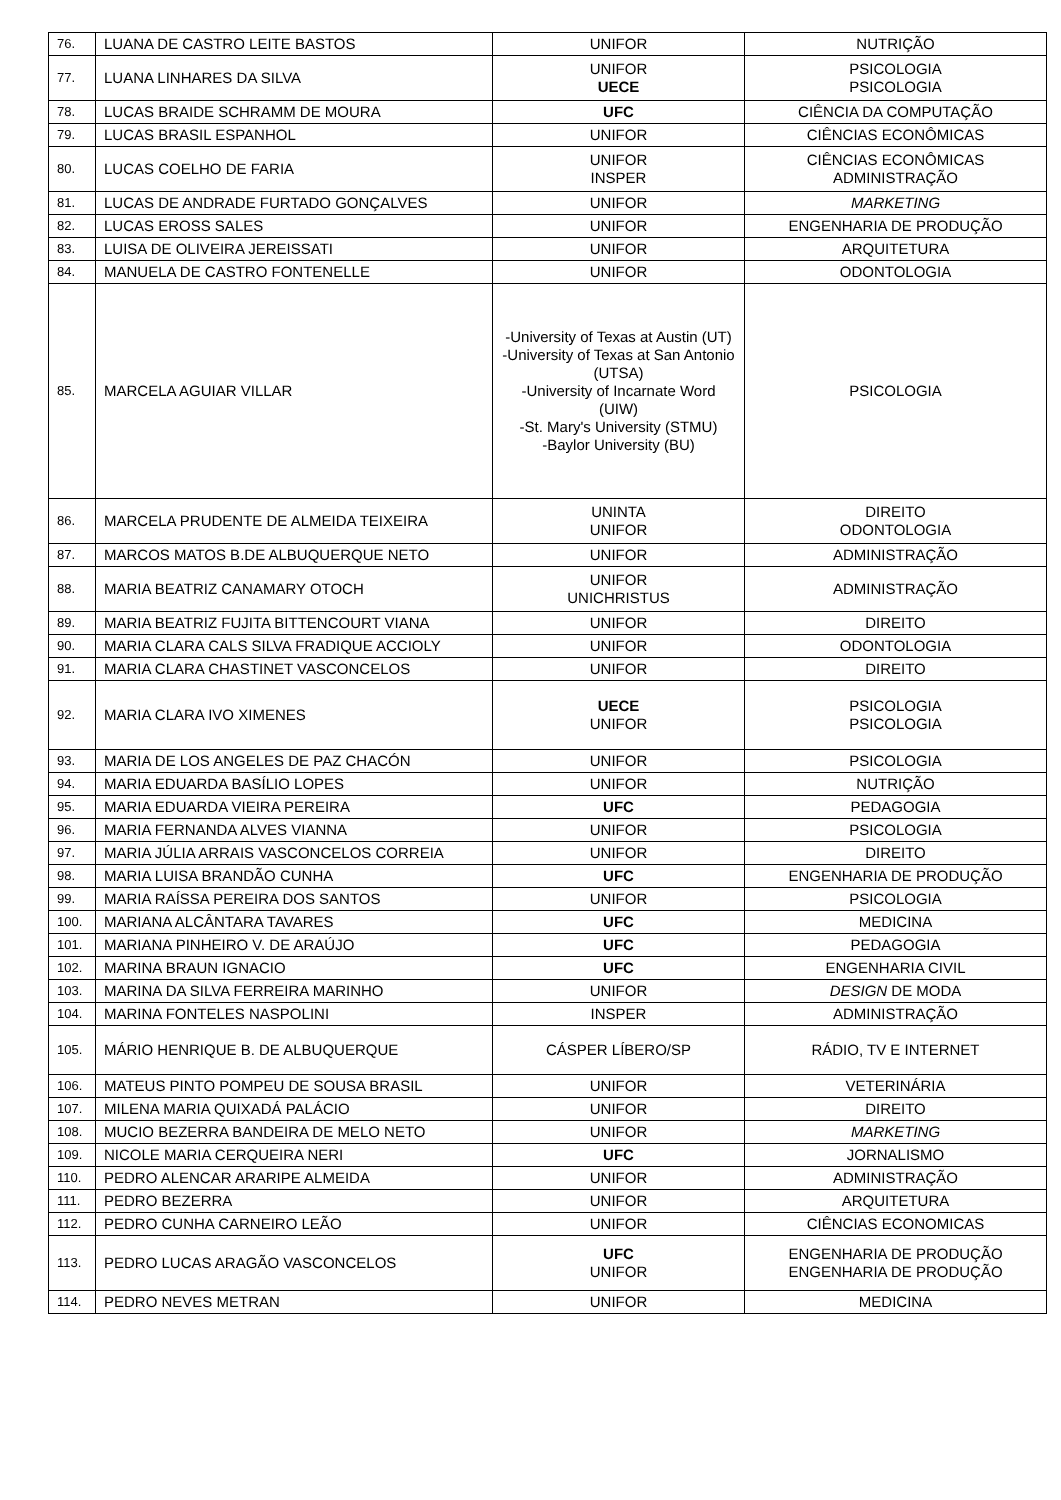| 76. | LUANA DE CASTRO LEITE BASTOS | UNIFOR | NUTRIÇÃO |
| 77. | LUANA LINHARES DA SILVA | UNIFOR UECE | PSICOLOGIA PSICOLOGIA |
| 78. | LUCAS BRAIDE SCHRAMM DE MOURA | UFC | CIÊNCIA DA COMPUTAÇÃO |
| 79. | LUCAS BRASIL ESPANHOL | UNIFOR | CIÊNCIAS ECONÔMICAS |
| 80. | LUCAS COELHO DE FARIA | UNIFOR INSPER | CIÊNCIAS ECONÔMICAS ADMINISTRAÇÃO |
| 81. | LUCAS DE ANDRADE FURTADO GONÇALVES | UNIFOR | MARKETING |
| 82. | LUCAS EROSS SALES | UNIFOR | ENGENHARIA DE PRODUÇÃO |
| 83. | LUISA DE OLIVEIRA JEREISSATI | UNIFOR | ARQUITETURA |
| 84. | MANUELA DE CASTRO FONTENELLE | UNIFOR | ODONTOLOGIA |
| 85. | MARCELA AGUIAR VILLAR | -University of Texas at Austin (UT) -University of Texas at San Antonio (UTSA) -University of Incarnate Word (UIW) -St. Mary's University (STMU) -Baylor University (BU) | PSICOLOGIA |
| 86. | MARCELA PRUDENTE DE ALMEIDA TEIXEIRA | UNINTA UNIFOR | DIREITO ODONTOLOGIA |
| 87. | MARCOS MATOS B.DE ALBUQUERQUE NETO | UNIFOR | ADMINISTRAÇÃO |
| 88. | MARIA BEATRIZ CANAMARY OTOCH | UNIFOR UNICHRISTUS | ADMINISTRAÇÃO |
| 89. | MARIA BEATRIZ FUJITA BITTENCOURT VIANA | UNIFOR | DIREITO |
| 90. | MARIA CLARA CALS SILVA FRADIQUE ACCIOLY | UNIFOR | ODONTOLOGIA |
| 91. | MARIA CLARA CHASTINET VASCONCELOS | UNIFOR | DIREITO |
| 92. | MARIA CLARA IVO XIMENES | UECE UNIFOR | PSICOLOGIA PSICOLOGIA |
| 93. | MARIA DE LOS ANGELES DE PAZ CHACÓN | UNIFOR | PSICOLOGIA |
| 94. | MARIA EDUARDA BASÍLIO LOPES | UNIFOR | NUTRIÇÃO |
| 95. | MARIA EDUARDA VIEIRA PEREIRA | UFC | PEDAGOGIA |
| 96. | MARIA FERNANDA ALVES VIANNA | UNIFOR | PSICOLOGIA |
| 97. | MARIA JÚLIA ARRAIS VASCONCELOS CORREIA | UNIFOR | DIREITO |
| 98. | MARIA LUISA BRANDÃO CUNHA | UFC | ENGENHARIA DE PRODUÇÃO |
| 99. | MARIA RAÍSSA PEREIRA DOS SANTOS | UNIFOR | PSICOLOGIA |
| 100. | MARIANA ALCÂNTARA TAVARES | UFC | MEDICINA |
| 101. | MARIANA PINHEIRO V. DE ARAÚJO | UFC | PEDAGOGIA |
| 102. | MARINA BRAUN IGNACIO | UFC | ENGENHARIA CIVIL |
| 103. | MARINA DA SILVA FERREIRA MARINHO | UNIFOR | DESIGN DE MODA |
| 104. | MARINA FONTELES NASPOLINI | INSPER | ADMINISTRAÇÃO |
| 105. | MÁRIO HENRIQUE B. DE ALBUQUERQUE | CÁSPER LÍBERO/SP | RÁDIO, TV E INTERNET |
| 106. | MATEUS PINTO POMPEU DE SOUSA BRASIL | UNIFOR | VETERINÁRIA |
| 107. | MILENA MARIA QUIXADÁ PALÁCIO | UNIFOR | DIREITO |
| 108. | MUCIO BEZERRA BANDEIRA DE MELO NETO | UNIFOR | MARKETING |
| 109. | NICOLE MARIA CERQUEIRA NERI | UFC | JORNALISMO |
| 110. | PEDRO ALENCAR ARARIPE ALMEIDA | UNIFOR | ADMINISTRAÇÃO |
| 111. | PEDRO BEZERRA | UNIFOR | ARQUITETURA |
| 112. | PEDRO CUNHA CARNEIRO LEÃO | UNIFOR | CIÊNCIAS ECONOMICAS |
| 113. | PEDRO LUCAS ARAGÃO VASCONCELOS | UFC UNIFOR | ENGENHARIA DE PRODUÇÃO ENGENHARIA DE PRODUÇÃO |
| 114. | PEDRO NEVES METRAN | UNIFOR | MEDICINA |